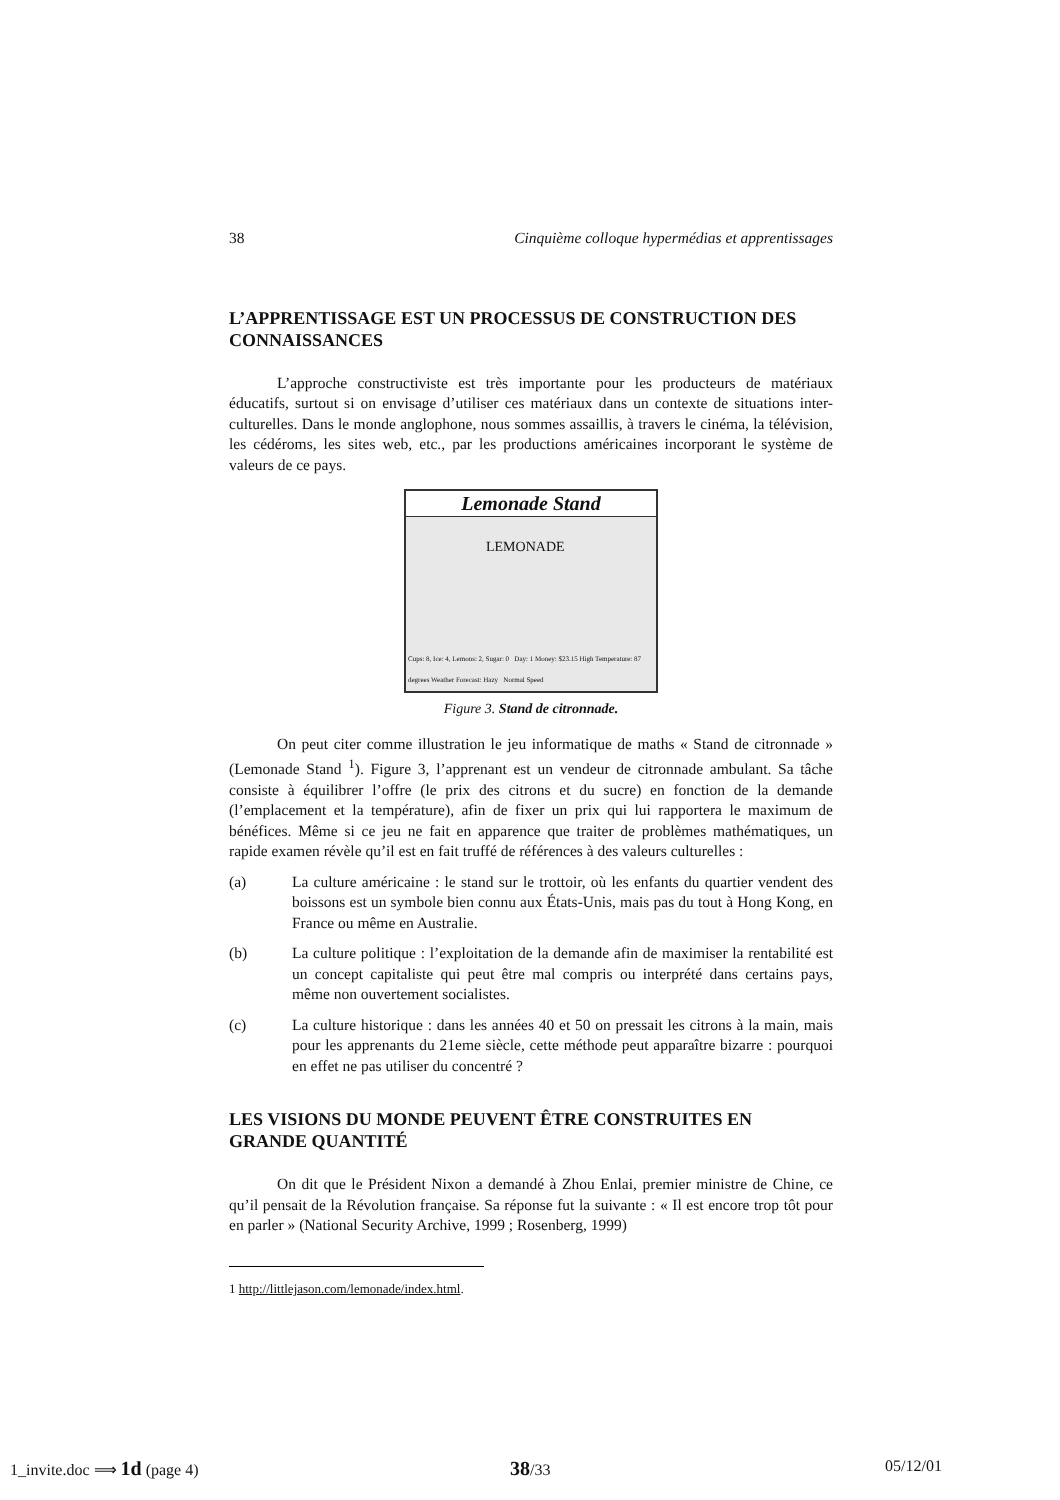38 Cinquième colloque hypermédias et apprentissages
L’APPRENTISSAGE EST UN PROCESSUS DE CONSTRUCTION DES CONNAISSANCES
L’approche constructiviste est très importante pour les producteurs de matériaux éducatifs, surtout si on envisage d’utiliser ces matériaux dans un contexte de situations inter-culturelles. Dans le monde anglophone, nous sommes assaillis, à travers le cinéma, la télévision, les cédéroms, les sites web, etc., par les productions américaines incorporant le système de valeurs de ce pays.
Lemonade Stand
LEMONADE
Cups: 8, Ice: 4, Lemons: 2, Sugar: 0 Day: 1 Money: $23.15 High Temperature: 87 degrees Weather Forecast: Hazy Normal Speed
Figure 3. Stand de citronnade.
On peut citer comme illustration le jeu informatique de maths « Stand de citronnade » (Lemonade Stand <sup>1</sup>). Figure 3, l’apprenant est un vendeur de citronnade ambulant. Sa tâche consiste à équilibrer l’offre (le prix des citrons et du sucre) en fonction de la demande (l’emplacement et la température), afin de fixer un prix qui lui rapportera le maximum de bénéfices. Même si ce jeu ne fait en apparence que traiter de problèmes mathématiques, un rapide examen révèle qu’il est en fait truffé de références à des valeurs culturelles :
(a) La culture américaine : le stand sur le trottoir, où les enfants du quartier vendent des boissons est un symbole bien connu aux États-Unis, mais pas du tout à Hong Kong, en France ou même en Australie.
(b) La culture politique : l’exploitation de la demande afin de maximiser la rentabilité est un concept capitaliste qui peut être mal compris ou interprété dans certains pays, même non ouvertement socialistes.
(c) La culture historique : dans les années 40 et 50 on pressait les citrons à la main, mais pour les apprenants du 21eme siècle, cette méthode peut apparaître bizarre : pourquoi en effet ne pas utiliser du concentré ?
LES VISIONS DU MONDE PEUVENT ÊTRE CONSTRUITES EN GRANDE QUANTITÉ
On dit que le Président Nixon a demandé à Zhou Enlai, premier ministre de Chine, ce qu’il pensait de la Révolution française. Sa réponse fut la suivante : « Il est encore trop tôt pour en parler » (National Security Archive, 1999 ; Rosenberg, 1999)
1 http://littlejason.com/lemonade/index.html.
1_invite.doc ⟹ 1d (page 4) 38/33 05/12/01